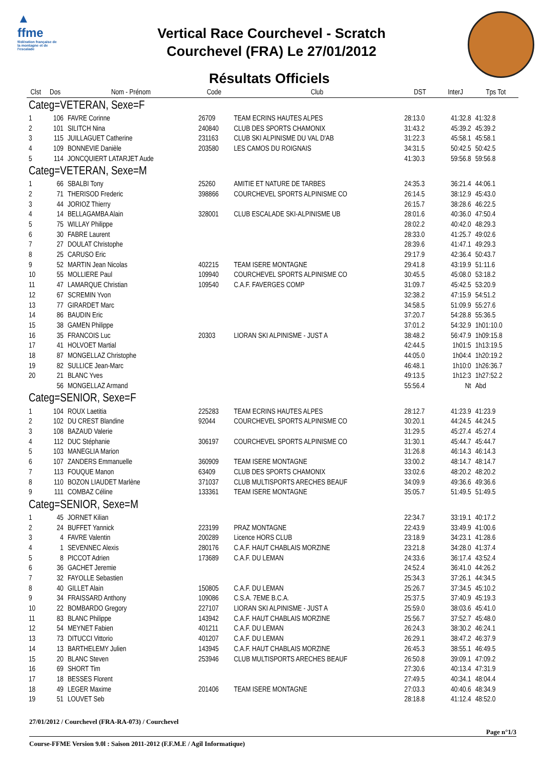▲
ffme
fédération française de la montagne et de l'escalade
Vertical Race Courchevel - Scratch
Courchevel (FRA) Le 27/01/2012
Résultats Officiels
| Clst | Dos | Nom - Prénom | Code | Club | DST | InterJ | Tps Tot |
| --- | --- | --- | --- | --- | --- | --- | --- |
| Categ=VETERAN, Sexe=F | | | | | | | |
| 1 | 106 | FAVRE Corinne | 26709 | TEAM ECRINS HAUTES ALPES | 28:13.0 | 41:32.8 | 41:32.8 |
| 2 | 101 | SILITCH Nina | 240840 | CLUB DES SPORTS CHAMONIX | 31:43.2 | 45:39.2 | 45:39.2 |
| 3 | 115 | JUILLAGUET Catherine | 231163 | CLUB SKI ALPINISME DU VAL D'AB | 31:22.3 | 45:58.1 | 45:58.1 |
| 4 | 109 | BONNEVIE Danièle | 203580 | LES CAMOS DU ROIGNAIS | 34:31.5 | 50:42.5 | 50:42.5 |
| 5 | 114 | JONCQUIERT LATARJET Aude | | | 41:30.3 | 59:56.8 | 59:56.8 |
| Categ=VETERAN, Sexe=M | | | | | | | |
| 1 | 66 | SBALBI Tony | 25260 | AMITIE ET NATURE DE TARBES | 24:35.3 | 36:21.4 | 44:06.1 |
| 2 | 71 | THERISOD Frederic | 398866 | COURCHEVEL SPORTS ALPINISME CO | 26:14.5 | 38:12.9 | 45:43.0 |
| 3 | 44 | JORIOZ Thierry | | | 26:15.7 | 38:28.6 | 46:22.5 |
| 4 | 14 | BELLAGAMBA Alain | 328001 | CLUB ESCALADE SKI-ALPINISME UB | 28:01.6 | 40:36.0 | 47:50.4 |
| 5 | 75 | WILLAY Philippe | | | 28:02.2 | 40:42.0 | 48:29.3 |
| 6 | 30 | FABRE Laurent | | | 28:33.0 | 41:25.7 | 49:02.6 |
| 7 | 27 | DOULAT Christophe | | | 28:39.6 | 41:47.1 | 49:29.3 |
| 8 | 25 | CARUSO Eric | | | 29:17.9 | 42:36.4 | 50:43.7 |
| 9 | 52 | MARTIN Jean Nicolas | 402215 | TEAM ISERE MONTAGNE | 29:41.8 | 43:19.9 | 51:11.6 |
| 10 | 55 | MOLLIERE Paul | 109940 | COURCHEVEL SPORTS ALPINISME CO | 30:45.5 | 45:08.0 | 53:18.2 |
| 11 | 47 | LAMARQUE Christian | 109540 | C.A.F. FAVERGES COMP | 31:09.7 | 45:42.5 | 53:20.9 |
| 12 | 67 | SCREMIN Yvon | | | 32:38.2 | 47:15.9 | 54:51.2 |
| 13 | 77 | GIRARDET Marc | | | 34:58.5 | 51:09.9 | 55:27.6 |
| 14 | 86 | BAUDIN Eric | | | 37:20.7 | 54:28.8 | 55:36.5 |
| 15 | 38 | GAMEN Philippe | | | 37:01.2 | 54:32.9 | 1h01:10.0 |
| 16 | 35 | FRANCOIS Luc | 20303 | LIORAN SKI ALPINISME - JUST A | 38:48.2 | 56:47.9 | 1h09:15.8 |
| 17 | 41 | HOLVOET Martial | | | 42:44.5 | 1h01:5 | 1h13:19.5 |
| 18 | 87 | MONGELLAZ Christophe | | | 44:05.0 | 1h04:4 | 1h20:19.2 |
| 19 | 82 | SULLICE Jean-Marc | | | 46:48.1 | 1h10:0 | 1h26:36.7 |
| 20 | 21 | BLANC Yves | | | 49:13.5 | 1h12:3 | 1h27:52.2 |
| | 56 | MONGELLAZ Armand | | | 55:56.4 | Nt | Abd |
| Categ=SENIOR, Sexe=F | | | | | | | |
| 1 | 104 | ROUX Laetitia | 225283 | TEAM ECRINS HAUTES ALPES | 28:12.7 | 41:23.9 | 41:23.9 |
| 2 | 102 | DU CREST Blandine | 92044 | COURCHEVEL SPORTS ALPINISME CO | 30:20.1 | 44:24.5 | 44:24.5 |
| 3 | 108 | BAZAUD Valerie | | | 31:29.5 | 45:27.4 | 45:27.4 |
| 4 | 112 | DUC Stéphanie | 306197 | COURCHEVEL SPORTS ALPINISME CO | 31:30.1 | 45:44.7 | 45:44.7 |
| 5 | 103 | MANEGLIA Marion | | | 31:26.8 | 46:14.3 | 46:14.3 |
| 6 | 107 | ZANDERS Emmanuelle | 360909 | TEAM ISERE MONTAGNE | 33:00.2 | 48:14.7 | 48:14.7 |
| 7 | 113 | FOUQUE Manon | 63409 | CLUB DES SPORTS CHAMONIX | 33:02.6 | 48:20.2 | 48:20.2 |
| 8 | 110 | BOZON LIAUDET Marlène | 371037 | CLUB MULTISPORTS ARECHES BEAUF | 34:09.9 | 49:36.6 | 49:36.6 |
| 9 | 111 | COMBAZ Céline | 133361 | TEAM ISERE MONTAGNE | 35:05.7 | 51:49.5 | 51:49.5 |
| Categ=SENIOR, Sexe=M | | | | | | | |
| 1 | 45 | JORNET Kilian | | | 22:34.7 | 33:19.1 | 40:17.2 |
| 2 | 24 | BUFFET Yannick | 223199 | PRAZ MONTAGNE | 22:43.9 | 33:49.9 | 41:00.6 |
| 3 | 4 | FAVRE Valentin | 200289 | Licence HORS CLUB | 23:18.9 | 34:23.1 | 41:28.6 |
| 4 | 1 | SEVENNEC Alexis | 280176 | C.A.F. HAUT CHABLAIS MORZINE | 23:21.8 | 34:28.0 | 41:37.4 |
| 5 | 8 | PICCOT Adrien | 173689 | C.A.F. DU LEMAN | 24:33.6 | 36:17.4 | 43:52.4 |
| 6 | 36 | GACHET Jeremie | | | 24:52.4 | 36:41.0 | 44:26.2 |
| 7 | 32 | FAYOLLE Sebastien | | | 25:34.3 | 37:26.1 | 44:34.5 |
| 8 | 40 | GILLET Alain | 150805 | C.A.F. DU LEMAN | 25:26.7 | 37:34.5 | 45:10.2 |
| 9 | 34 | FRAISSARD Anthony | 109086 | C.S.A. 7EME B.C.A. | 25:37.5 | 37:40.9 | 45:19.3 |
| 10 | 22 | BOMBARDO Gregory | 227107 | LIORAN SKI ALPINISME - JUST A | 25:59.0 | 38:03.6 | 45:41.0 |
| 11 | 83 | BLANC Philippe | 143942 | C.A.F. HAUT CHABLAIS MORZINE | 25:56.7 | 37:52.7 | 45:48.0 |
| 12 | 54 | MEYNET Fabien | 401211 | C.A.F. DU LEMAN | 26:24.3 | 38:30.2 | 46:24.1 |
| 13 | 73 | DITUCCI Vittorio | 401207 | C.A.F. DU LEMAN | 26:29.1 | 38:47.2 | 46:37.9 |
| 14 | 13 | BARTHELEMY Julien | 143945 | C.A.F. HAUT CHABLAIS MORZINE | 26:45.3 | 38:55.1 | 46:49.5 |
| 15 | 20 | BLANC Steven | 253946 | CLUB MULTISPORTS ARECHES BEAUF | 26:50.8 | 39:09.1 | 47:09.2 |
| 16 | 69 | SHORT Tim | | | 27:30.6 | 40:13.4 | 47:31.9 |
| 17 | 18 | BESSES Florent | | | 27:49.5 | 40:34.1 | 48:04.4 |
| 18 | 49 | LEGER Maxime | 201406 | TEAM ISERE MONTAGNE | 27:03.3 | 40:40.6 | 48:34.9 |
| 19 | 51 | LOUVET Seb | | | 28:18.8 | 41:12.4 | 48:52.0 |
27/01/2012 / Courchevel (FRA-RA-073) / Courchevel
Page n°1/3
Course-FFME Version 9.0l : Saison 2011-2012 (F.F.M.E / Agil Informatique)